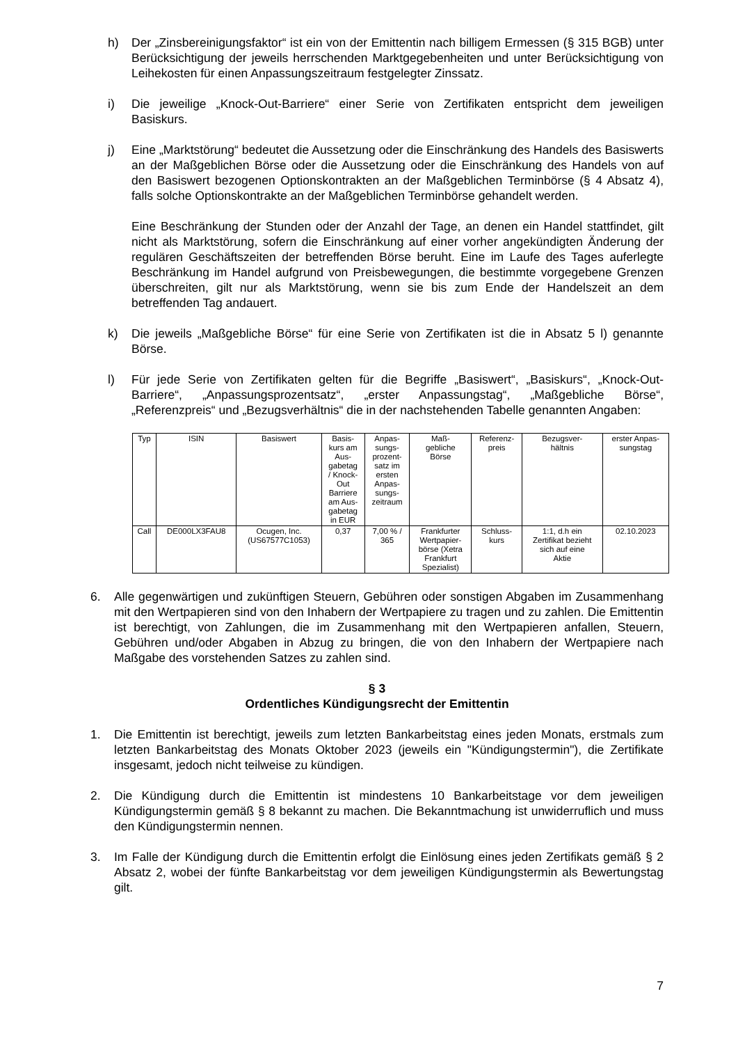h) Der „Zinsbereinigungsfaktor“ ist ein von der Emittentin nach billigem Ermessen (§ 315 BGB) unter Berücksichtigung der jeweils herrschenden Marktgegebenheiten und unter Berücksichtigung von Leihekosten für einen Anpassungszeitraum festgelegter Zinssatz.
i) Die jeweilige „Knock-Out-Barriere“ einer Serie von Zertifikaten entspricht dem jeweiligen Basiskurs.
j) Eine „Marktstörung“ bedeutet die Aussetzung oder die Einschränkung des Handels des Basiswerts an der Maßgeblichen Börse oder die Aussetzung oder die Einschränkung des Handels von auf den Basiswert bezogenen Optionskontrakten an der Maßgeblichen Terminbörse (§ 4 Absatz 4), falls solche Optionskontrakte an der Maßgeblichen Terminbörse gehandelt werden.
Eine Beschränkung der Stunden oder der Anzahl der Tage, an denen ein Handel stattfindet, gilt nicht als Marktstörung, sofern die Einschränkung auf einer vorher angekündigten Änderung der regulären Geschäftszeiten der betreffenden Börse beruht. Eine im Laufe des Tages auferlegte Beschränkung im Handel aufgrund von Preisbewegungen, die bestimmte vorgegebene Grenzen überschreiten, gilt nur als Marktstörung, wenn sie bis zum Ende der Handelszeit an dem betreffenden Tag andauert.
k) Die jeweils „Maßgebliche Börse“ für eine Serie von Zertifikaten ist die in Absatz 5 l) genannte Börse.
l) Für jede Serie von Zertifikaten gelten für die Begriffe „Basiswert“, „Basiskurs“, „Knock-Out-Barriere“, „Anpassungsprozentsatz“, „erster Anpassungstag“, „Maßgebliche Börse“, „Referenzpreis“ und „Bezugsverhältnis“ die in der nachstehenden Tabelle genannten Angaben:
| Typ | ISIN | Basiswert | Basis- kurs am Aus- gabetag / Knock- Out Barriere am Aus- gabetag in EUR | Anpas- sungs- prozent- satz im ersten Anpas- sungs- zeitraum | Maß- gebliche Börse | Referenz- preis | Bezugsver- hältnis | erster Anpas- sungstag |
| --- | --- | --- | --- | --- | --- | --- | --- | --- |
| Call | DE000LX3FAU8 | Ocugen, Inc. (US67577C1053) | 0,37 | 7,00 % / 365 | Frankfurter Wertpapier- börse (Xetra Frankfurt Spezialist) | Schluss- kurs | 1:1, d.h ein Zertifikat bezieht sich auf eine Aktie | 02.10.2023 |
6. Alle gegenwärtigen und zukünftigen Steuern, Gebühren oder sonstigen Abgaben im Zusammenhang mit den Wertpapieren sind von den Inhabern der Wertpapiere zu tragen und zu zahlen. Die Emittentin ist berechtigt, von Zahlungen, die im Zusammenhang mit den Wertpapieren anfallen, Steuern, Gebühren und/oder Abgaben in Abzug zu bringen, die von den Inhabern der Wertpapiere nach Maßgabe des vorstehenden Satzes zu zahlen sind.
§ 3
Ordentliches Kündigungsrecht der Emittentin
1. Die Emittentin ist berechtigt, jeweils zum letzten Bankarbeitstag eines jeden Monats, erstmals zum letzten Bankarbeitstag des Monats Oktober 2023 (jeweils ein "Kündigungstermin"), die Zertifikate insgesamt, jedoch nicht teilweise zu kündigen.
2. Die Kündigung durch die Emittentin ist mindestens 10 Bankarbeitstage vor dem jeweiligen Kündigungstermin gemäß § 8 bekannt zu machen. Die Bekanntmachung ist unwiderruflich und muss den Kündigungstermin nennen.
3. Im Falle der Kündigung durch die Emittentin erfolgt die Einlösung eines jeden Zertifikats gemäß § 2 Absatz 2, wobei der fünfte Bankarbeitstag vor dem jeweiligen Kündigungstermin als Bewertungstag gilt.
7